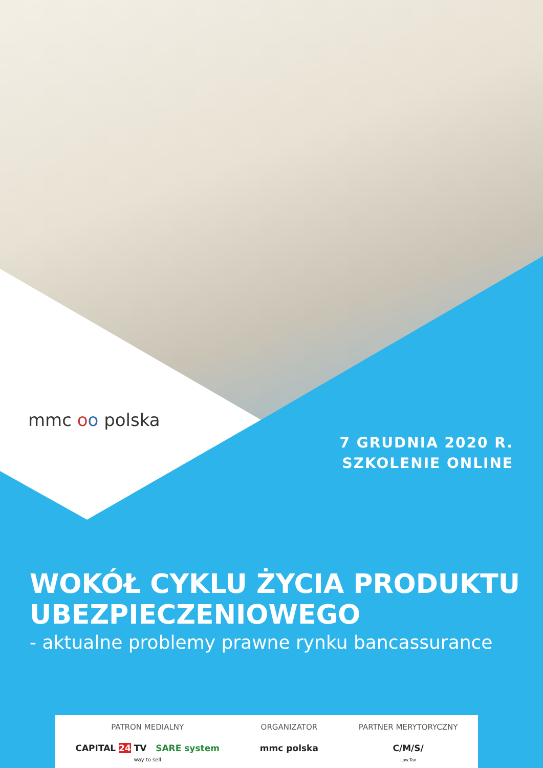mmc oo polska
7 GRUDNIA 2020 R.
SZKOLENIE ONLINE
WOKÓŁ CYKLU ŻYCIA PRODUKTU UBEZPIECZENIOWEGO
- aktualne problemy prawne rynku bancassurance
PATRON MEDIALNY
CAPITAL 24 TV SARE system
way to sell
ORGANIZATOR
mmc polska
PARTNER MERYTORYCZNY
C/M/S/
Law.Tax